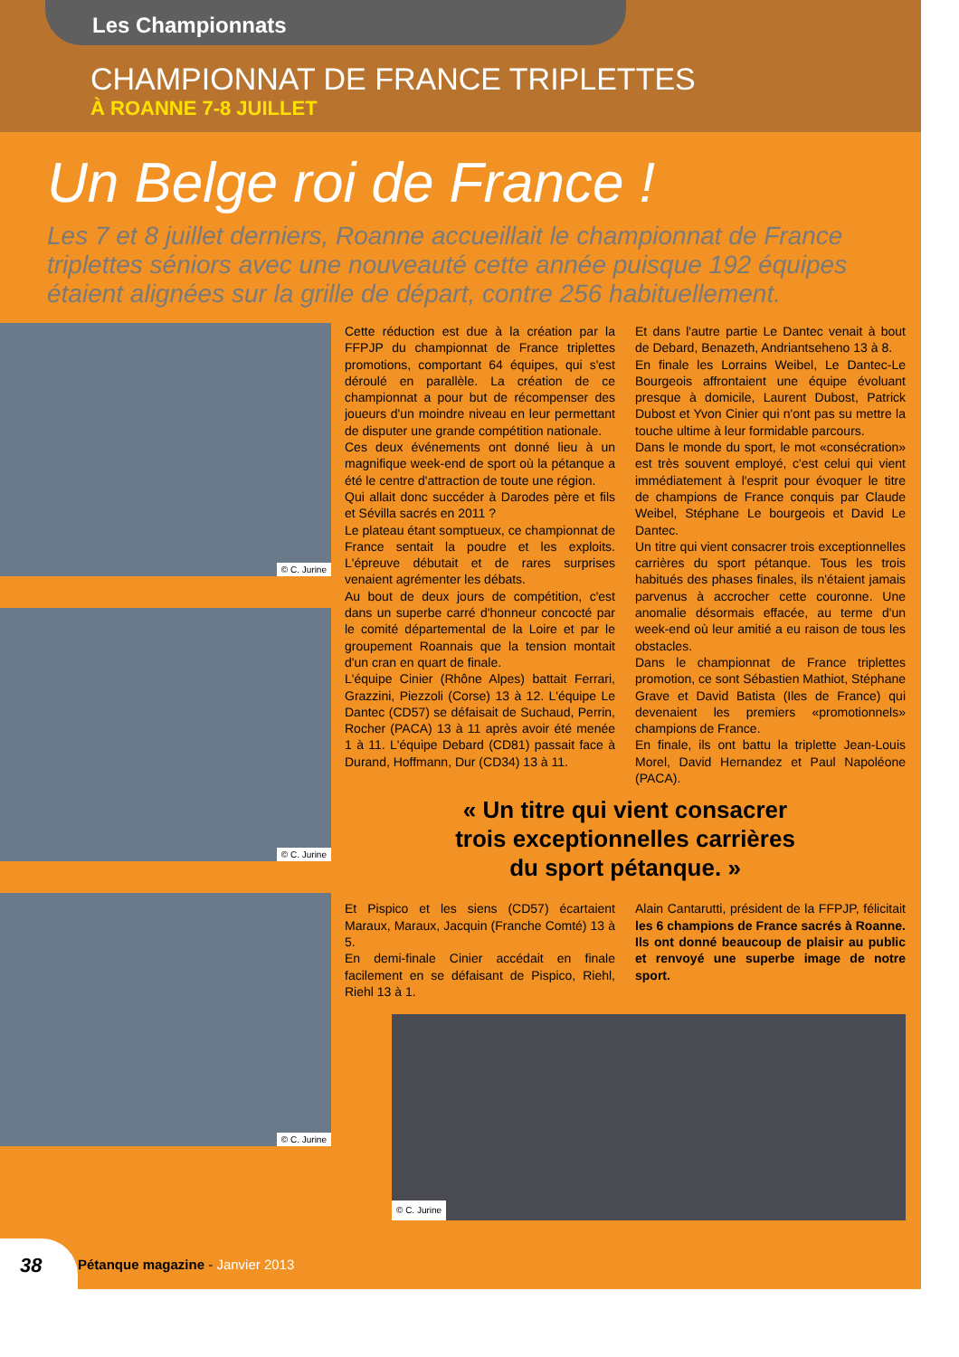Les Championnats
CHAMPIONNAT DE FRANCE TRIPLETTES
À ROANNE 7-8 JUILLET
Un Belge roi de France !
Les 7 et 8 juillet derniers, Roanne accueillait le championnat de France triplettes séniors avec une nouveauté cette année puisque 192 équipes étaient alignées sur la grille de départ, contre 256 habituellement.
© C. Jurine
© C. Jurine
© C. Jurine
Cette réduction est due à la création par la FFPJP du championnat de France triplettes promotions, comportant 64 équipes, qui s'est déroulé en parallèle. La création de ce championnat a pour but de récompenser des joueurs d'un moindre niveau en leur permettant de disputer une grande compétition nationale.
Ces deux événements ont donné lieu à un magnifique week-end de sport où la pétanque a été le centre d'attraction de toute une région.
Qui allait donc succéder à Darodes père et fils et Sévilla sacrés en 2011 ?
Le plateau étant somptueux, ce championnat de France sentait la poudre et les exploits. L'épreuve débutait et de rares surprises venaient agrémenter les débats.
Au bout de deux jours de compétition, c'est dans un superbe carré d'honneur concocté par le comité départemental de la Loire et par le groupement Roannais que la tension montait d'un cran en quart de finale.
L'équipe Cinier (Rhône Alpes) battait Ferrari, Grazzini, Piezzoli (Corse) 13 à 12. L'équipe Le Dantec (CD57) se défaisait de Suchaud, Perrin, Rocher (PACA) 13 à 11 après avoir été menée 1 à 11. L'équipe Debard (CD81) passait face à Durand, Hoffmann, Dur (CD34) 13 à 11.
Et dans l'autre partie Le Dantec venait à bout de Debard, Benazeth, Andriantseheno 13 à 8.
En finale les Lorrains Weibel, Le Dantec-Le Bourgeois affrontaient une équipe évoluant presque à domicile, Laurent Dubost, Patrick Dubost et Yvon Cinier qui n'ont pas su mettre la touche ultime à leur formidable parcours.
Dans le monde du sport, le mot «consécration» est très souvent employé, c'est celui qui vient immédiatement à l'esprit pour évoquer le titre de champions de France conquis par Claude Weibel, Stéphane Le bourgeois et David Le Dantec.
Un titre qui vient consacrer trois exceptionnelles carrières du sport pétanque. Tous les trois habitués des phases finales, ils n'étaient jamais parvenus à accrocher cette couronne. Une anomalie désormais effacée, au terme d'un week-end où leur amitié a eu raison de tous les obstacles.
Dans le championnat de France triplettes promotion, ce sont Sébastien Mathiot, Stéphane Grave et David Batista (Iles de France) qui devenaient les premiers «promotionnels» champions de France.
En finale, ils ont battu la triplette Jean-Louis Morel, David Hernandez et Paul Napoléone (PACA).
« Un titre qui vient consacrer
trois exceptionnelles carrières
du sport pétanque. »
Et Pispico et les siens (CD57) écartaient Maraux, Maraux, Jacquin (Franche Comté) 13 à 5.
En demi-finale Cinier accédait en finale facilement en se défaisant de Pispico, Riehl, Riehl 13 à 1.
Alain Cantarutti, président de la FFPJP, félicitait les 6 champions de France sacrés à Roanne. Ils ont donné beaucoup de plaisir au public et renvoyé une superbe image de notre sport.
© C. Jurine
38
Pétanque magazine - Janvier 2013